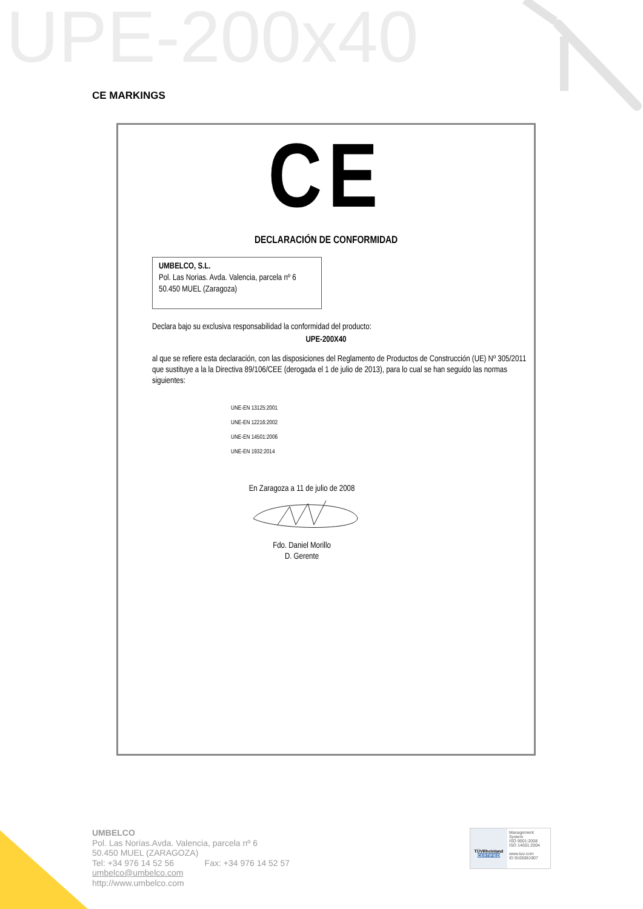UPE-200x40
CE MARKINGS
CE
DECLARACIÓN DE CONFORMIDAD
UMBELCO, S.L.
Pol. Las Norias. Avda. Valencia, parcela nº 6
50.450 MUEL (Zaragoza)
Declara bajo su exclusiva responsabilidad la conformidad del producto:
UPE-200X40
al que se refiere esta declaración, con las disposiciones del Reglamento de Productos de Construcción (UE) Nº 305/2011 que sustituye a la la Directiva 89/106/CEE (derogada el 1 de julio de 2013), para lo cual se han seguido las normas siguientes:
UNE-EN 13125:2001
UNE-EN 12216:2002
UNE-EN 14501:2006
UNE-EN 1932:2014
En Zaragoza a 11 de julio de 2008
Fdo. Daniel Morillo
D. Gerente
UMBELCO
Pol. Las Norias.Avda. Valencia, parcela nº 6
50.450 MUEL (ZARAGOZA)
Tel: +34 976 14 52 56 Fax: +34 976 14 52 57
umbelco@umbelco.com
http://www.umbelco.com
TÜVRheinland
CERTIFIED
Management System
ISO 9001:2008
ISO 14001:2004
www.tuv.com
ID 9105081907